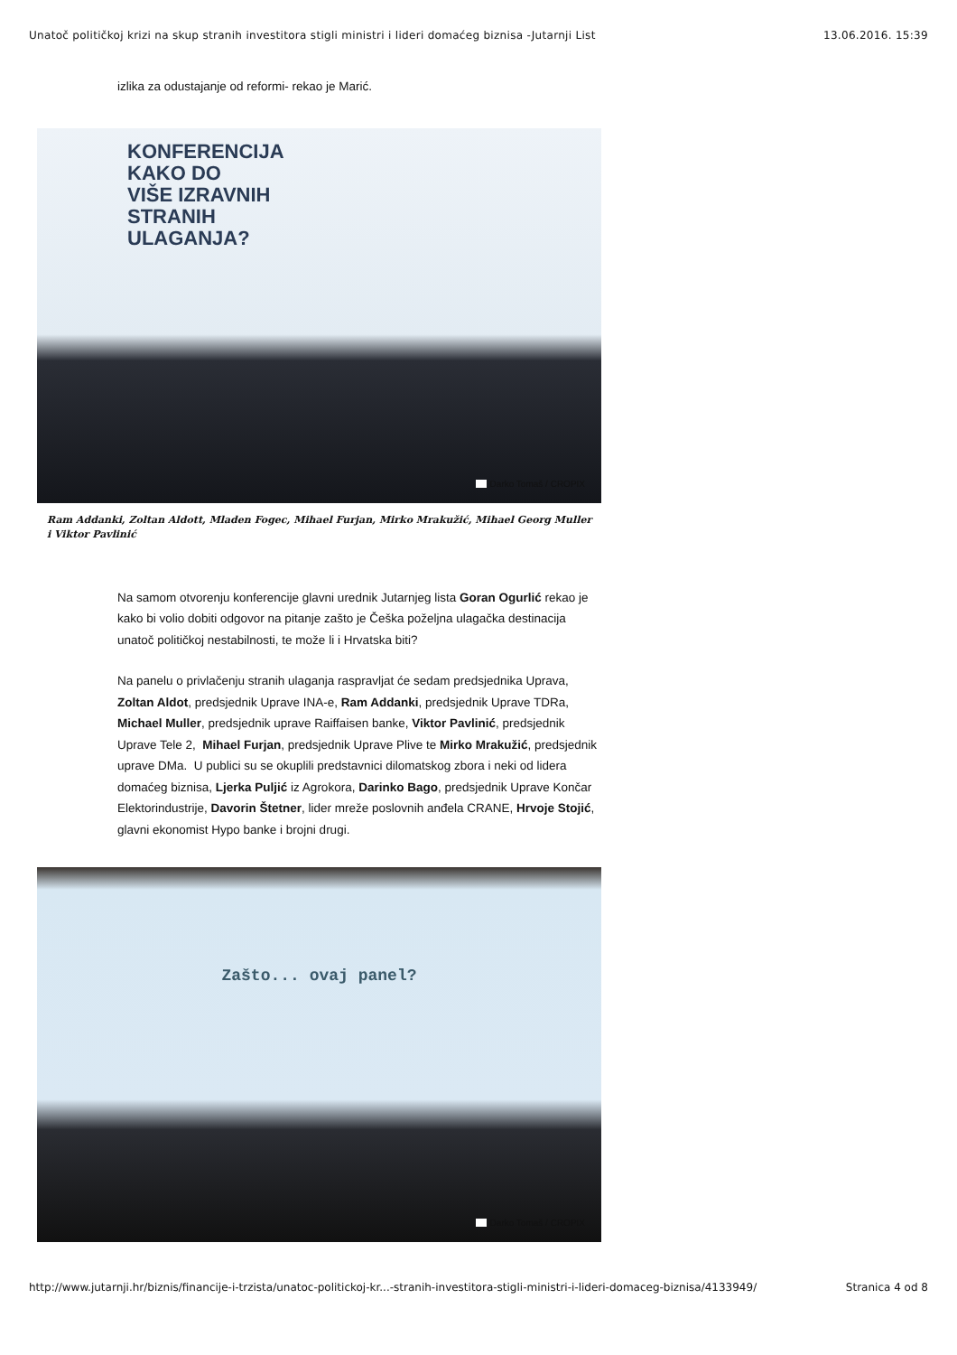Unatoč političkoj krizi na skup stranih investitora stigli ministri i lideri domaćeg biznisa -Jutarnji List 13.06.2016. 15:39
izlika za odustajanje od reformi- rekao je Marić.
KONFERENCIJA
KAKO DO
VIŠE IZRAVNIH
STRANIH
ULAGANJA?
Darko Tomaš / CROPIX
Ram Addanki, Zoltan Aldott, Mladen Fogec, Mihael Furjan, Mirko Mrakužić, Mihael Georg Muller i Viktor Pavlinić
Na samom otvorenju konferencije glavni urednik Jutarnjeg lista Goran Ogurlić rekao je kako bi volio dobiti odgovor na pitanje zašto je Češka poželjna ulagačka destinacija unatoč političkoj nestabilnosti, te može li i Hrvatska biti?
Na panelu o privlačenju stranih ulaganja raspravljat će sedam predsjednika Uprava, Zoltan Aldot, predsjednik Uprave INA-e, Ram Addanki, predsjednik Uprave TDRa, Michael Muller, predsjednik uprave Raiffaisen banke, Viktor Pavlinić, predsjednik Uprave Tele 2, Mihael Furjan, predsjednik Uprave Plive te Mirko Mrakužić, predsjednik uprave DMa. U publici su se okuplili predstavnici dilomatskog zbora i neki od lidera domaćeg biznisa, Ljerka Puljić iz Agrokora, Darinko Bago, predsjednik Uprave Končar Elektorindustrije, Davorin Štetner, lider mreže poslovnih anđela CRANE, Hrvoje Stojić, glavni ekonomist Hypo banke i brojni drugi.
Zašto... ovaj panel?
Darko Tomaš / CROPIX
http://www.jutarnji.hr/biznis/financije-i-trzista/unatoc-politickoj-kr...-stranih-investitora-stigli-ministri-i-lideri-domaceg-biznisa/4133949/ Stranica 4 od 8